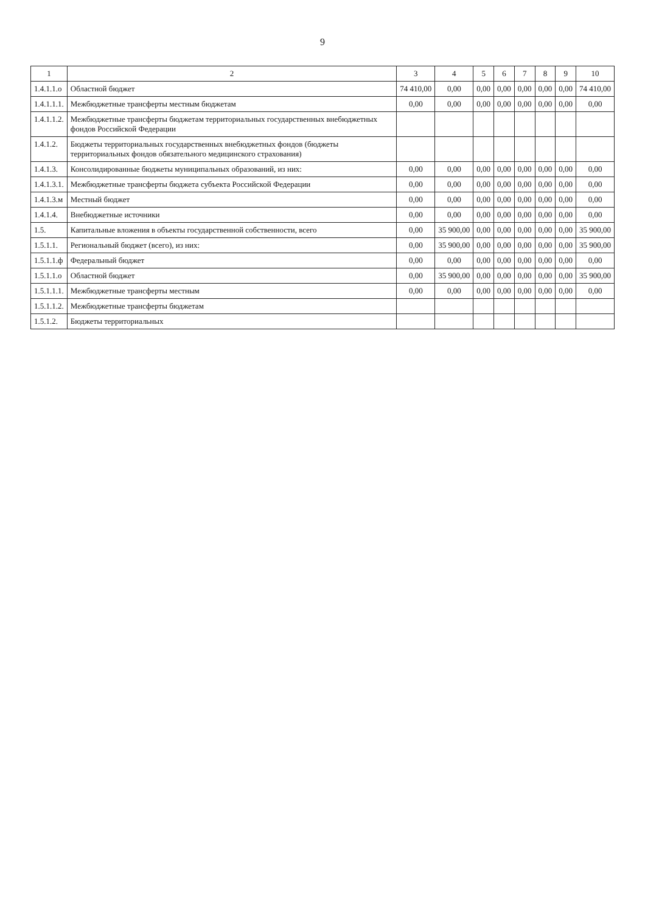9
| 1 | 2 | 3 | 4 | 5 | 6 | 7 | 8 | 9 | 10 |
| --- | --- | --- | --- | --- | --- | --- | --- | --- | --- |
| 1.4.1.1.о | Областной бюджет | 74 410,00 | 0,00 | 0,00 | 0,00 | 0,00 | 0,00 | 0,00 | 74 410,00 |
| 1.4.1.1.1. | Межбюджетные трансферты местным бюджетам | 0,00 | 0,00 | 0,00 | 0,00 | 0,00 | 0,00 | 0,00 | 0,00 |
| 1.4.1.1.2. | Межбюджетные трансферты бюджетам территориальных государственных внебюджетных фондов Российской Федерации | | | | | | | | |
| 1.4.1.2. | Бюджеты территориальных государственных внебюджетных фондов (бюджеты территориальных фондов обязательного медицинского страхования) | | | | | | | | |
| 1.4.1.3. | Консолидированные бюджеты муниципальных образований, из них: | 0,00 | 0,00 | 0,00 | 0,00 | 0,00 | 0,00 | 0,00 | 0,00 |
| 1.4.1.3.1. | Межбюджетные трансферты бюджета субъекта Российской Федерации | 0,00 | 0,00 | 0,00 | 0,00 | 0,00 | 0,00 | 0,00 | 0,00 |
| 1.4.1.3.м | Местный бюджет | 0,00 | 0,00 | 0,00 | 0,00 | 0,00 | 0,00 | 0,00 | 0,00 |
| 1.4.1.4. | Внебюджетные источники | 0,00 | 0,00 | 0,00 | 0,00 | 0,00 | 0,00 | 0,00 | 0,00 |
| 1.5. | Капитальные вложения в объекты государственной собственности, всего | 0,00 | 35 900,00 | 0,00 | 0,00 | 0,00 | 0,00 | 0,00 | 35 900,00 |
| 1.5.1.1. | Региональный бюджет (всего), из них: | 0,00 | 35 900,00 | 0,00 | 0,00 | 0,00 | 0,00 | 0,00 | 35 900,00 |
| 1.5.1.1.ф | Федеральный бюджет | 0,00 | 0,00 | 0,00 | 0,00 | 0,00 | 0,00 | 0,00 | 0,00 |
| 1.5.1.1.о | Областной бюджет | 0,00 | 35 900,00 | 0,00 | 0,00 | 0,00 | 0,00 | 0,00 | 35 900,00 |
| 1.5.1.1.1. | Межбюджетные трансферты местным | 0,00 | 0,00 | 0,00 | 0,00 | 0,00 | 0,00 | 0,00 | 0,00 |
| 1.5.1.1.2. | Межбюджетные трансферты бюджетам | | | | | | | | |
| 1.5.1.2. | Бюджеты территориальных | | | | | | | | |